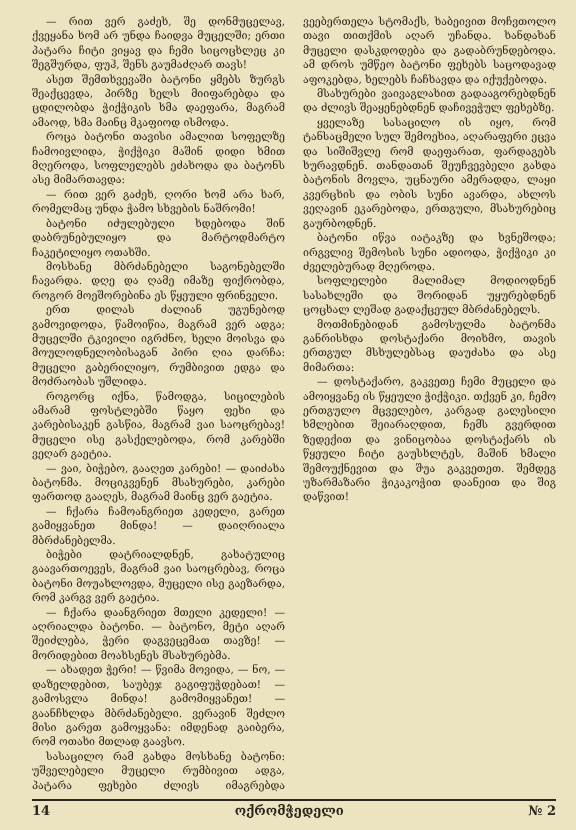— რით ვერ გაძეხ, შე დონმუცელავ, ქვეყანა ხომ არ უნდა ჩაიდვა მუცელში; ერთი პატარა ჩიტი ვიყავ და ჩემი სიცოცხლეც კი შეგშურდა, ფუჰ, შენს გაუმაძღარ თავს!
ასეთ შემთხვევაში ბატონი ყმებს ზურგს შეაქცევდა, პირზე ხელს მიიფარებდა და ცდილობდა ჭიქჭიკის ხმა დაეფარა, მაგრამ ამაოდ, ხმა მაინც მკაფიოდ ისმოდა.
როცა ბატონი თავისი ამალით სოფელზე ჩამოივლიდა, ჭიქჭიკი მაშინ დიდი ხმით მღეროდა, სოფლელებს ეძახოდა და ბატონს ასე მიმართავდა:
— რით ვერ გაძეხ, ღორი ხომ არა ხარ, რომელმაც უნდა ჭამო სხვების ნაშრომი!
ბატონი იძულებული ხდებოდა შინ დაბრუნებულიყო და მარტოდმარტო ჩაკეტილიყო ოთახში.
მოსხანე მბრძანებელი საგონებელში ჩავარდა. დღე და ღამე იმაზე ფიქრობდა, როგორ მოეშორებინა ეს წყეული ფრინველი.
ერთ დილას ძალიან უგუნებოდ გამოვიდოდა, წამოიწია, მაგრამ ვერ ადგა; მუცელში ტკივილი იგრძნო, ხელი მოისვა და მოულოდნელობისაგან პირი ღია დარჩა: მუცელი გაბერილიყო, რუმბივით ედგა და მოძრაობას უშლიდა.
როგორც იქნა, წამოდგა, სიცილების ამარამ ფოსტლებში წაყო ფეხი და კარებისაკენ გასწია, მაგრამ ვაი საოცრებავ! მუცელი ისე გასქელებოდა, რომ კარებში ვეღარ გაეტია.
— ვაი, ბიჭებო, გააღეთ კარები! — დაიძახა ბატონმა. მოციკვენენ მსახურები, კარები ფართოდ გააღეს, მაგრამ მაინც ვერ გაეტია.
— ჩქარა ჩამოანგრიეთ კედელი, გარეთ გამიყვანეთ მინდა! — დაიღრიალა მბრძანებელმა.
ბიჭები დატრიალდნენ, გახატულიც გაავართოევეს, მაგრამ ვაი საოცრებავ, როცა ბატონი მოუახლოვდა, მუცელი ისე გაეზარდა, რომ კარგვ ვერ გაეტია.
— ჩქარა დაანგრიეთ მთელი კედელი! — აღრიალდა ბატონი. — ბატონო, მეტი აღარ შეიძლება, ჭერი დაგვეცემათ თავზე! — მორიდებით მოახსენეს მსახურებმა.
— ახადეთ ჭერი! — წვიმა მოვიდა, — ნო, — დაზელდებით, საუბეჯ გაგიფუჭდებათ! — გამოსვლა მინდა! გამომიყვანეთ! — გაანჩხლდა მბრძანებელი. ვერავინ შეძლო მისი გარეთ გამოყვანა: იმდენად გაიბერა, რომ ოთახი მთლად გაავსო.
სასაცილო რამ გახდა მოსხანე ბატონი: უშველებელი მუცელი რუმბივით ადგა, პატარა ფეხები ძლივს იმაგრებდა ვეებერთელა სტომაქს, ხაბეივით მოჩვთოლო თავი თითქმის აღარ უჩანდა. ხანდახან მუცელი დასკდოდება და გადაბრუნდებოდა. ამ დროს უმწეო ბატონი ფეხებს საცოდავად აფოკებდა, ხელებს ჩაჩხავდა და იქუქებოდა.
მსახურები ვაივაგლახით გადააგორებდნენ და ძლივს შეაყენებდნენ დაჩივეჭულ ფეხებზე.
ყველაზე სასაცილო ის იყო, რომ ტანსაცმელი სულ შემოეხია, აღარაფერი ეცვა და სიშიშვლე რომ დაეფარათ, ფარდაგებს ხურავდნენ. თანდათან შეუჩვევბელი გახდა ბატონის მოვლა, უცნაური ამერადდა, ლაყი კვერცხის და ობის სუნი ავარდა, ახლოს ვეღავინ ეკარებოდა, ერთგული, მსახურებიც გაურბოდნენ.
ბატონი იწვა იატაკზე და ხვნეშოდა; ირგვლივ შემოსის სუნი ადიოდა, ჭიქჭიკი კი ძველებურად მღეროდა.
სოფლელები მალიმალ მოდიოდნენ სასახლეში და შორიდან უყურებდნენ ცოცხალ ლეშად გადაქცეულ მბრძანებელს.
მოთმინებიდან გამოსულმა ბატონმა განრისხდა დოსტაქარი მოიხმო, თავის ერთგულ მსხულებსაც დაუძახა და ასე მიმართა:
— დოსტაქარო, გაკვეთე ჩემი მუცელი და ამოიყვანე ის წყეული ჭიქჭიკი. თქვენ კი, ჩემო ერთგულო მცველებო, კარგად გალესილი ხმლებით შეიარაღდით, ჩემს გვერდით ზედექით და ვინიცობაა დოსტაქარს ის წყეული ჩიტი გაუსხლტეს, მაშინ ხმალი შემოუქნევით და შუა გაკვეთეთ. შემდეგ უზარმაზარი ჭიკაკოჭით დაანეით და შიგ დაწვით!
14 ოქრომჭედელი № 2